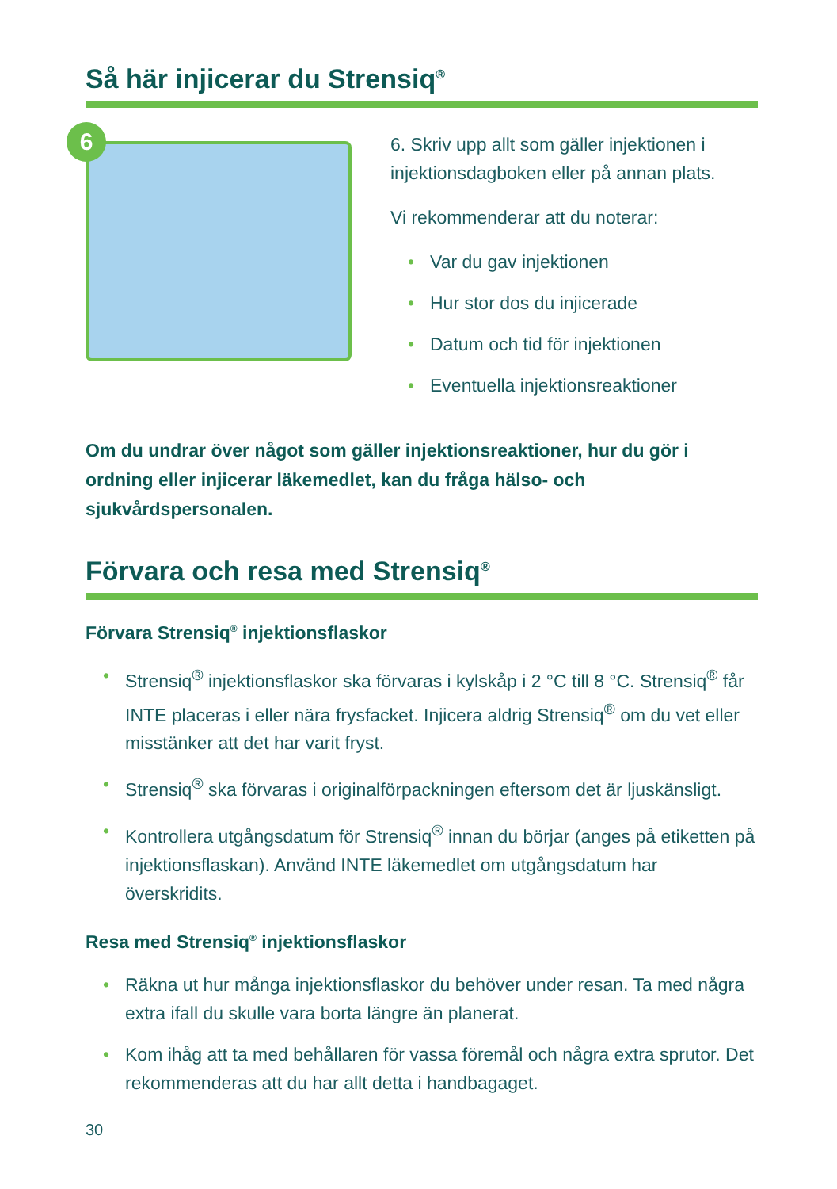Så här injicerar du Strensiq<sup>®</sup>
6
6. Skriv upp allt som gäller injektionen i injektionsdagboken eller på annan plats.
Vi rekommenderar att du noterar:
Var du gav injektionen
Hur stor dos du injicerade
Datum och tid för injektionen
Eventuella injektionsreaktioner
Om du undrar över något som gäller injektionsreaktioner, hur du gör i ordning eller injicerar läkemedlet, kan du fråga hälso- och sjukvårdspersonalen.
Förvara och resa med Strensiq<sup>®</sup>
Förvara Strensiq<sup>®</sup> injektionsflaskor
Strensiq<sup>®</sup> injektionsflaskor ska förvaras i kylskåp i 2 °C till 8 °C. Strensiq<sup>®</sup> får INTE placeras i eller nära frysfacket. Injicera aldrig Strensiq<sup>®</sup> om du vet eller misstänker att det har varit fryst.
Strensiq<sup>®</sup> ska förvaras i originalförpackningen eftersom det är ljuskänsligt.
Kontrollera utgångsdatum för Strensiq<sup>®</sup> innan du börjar (anges på etiketten på injektionsflaskan). Använd INTE läkemedlet om utgångsdatum har överskridits.
Resa med Strensiq<sup>®</sup> injektionsflaskor
Räkna ut hur många injektionsflaskor du behöver under resan. Ta med några extra ifall du skulle vara borta längre än planerat.
Kom ihåg att ta med behållaren för vassa föremål och några extra sprutor. Det rekommenderas att du har allt detta i handbagaget.
30